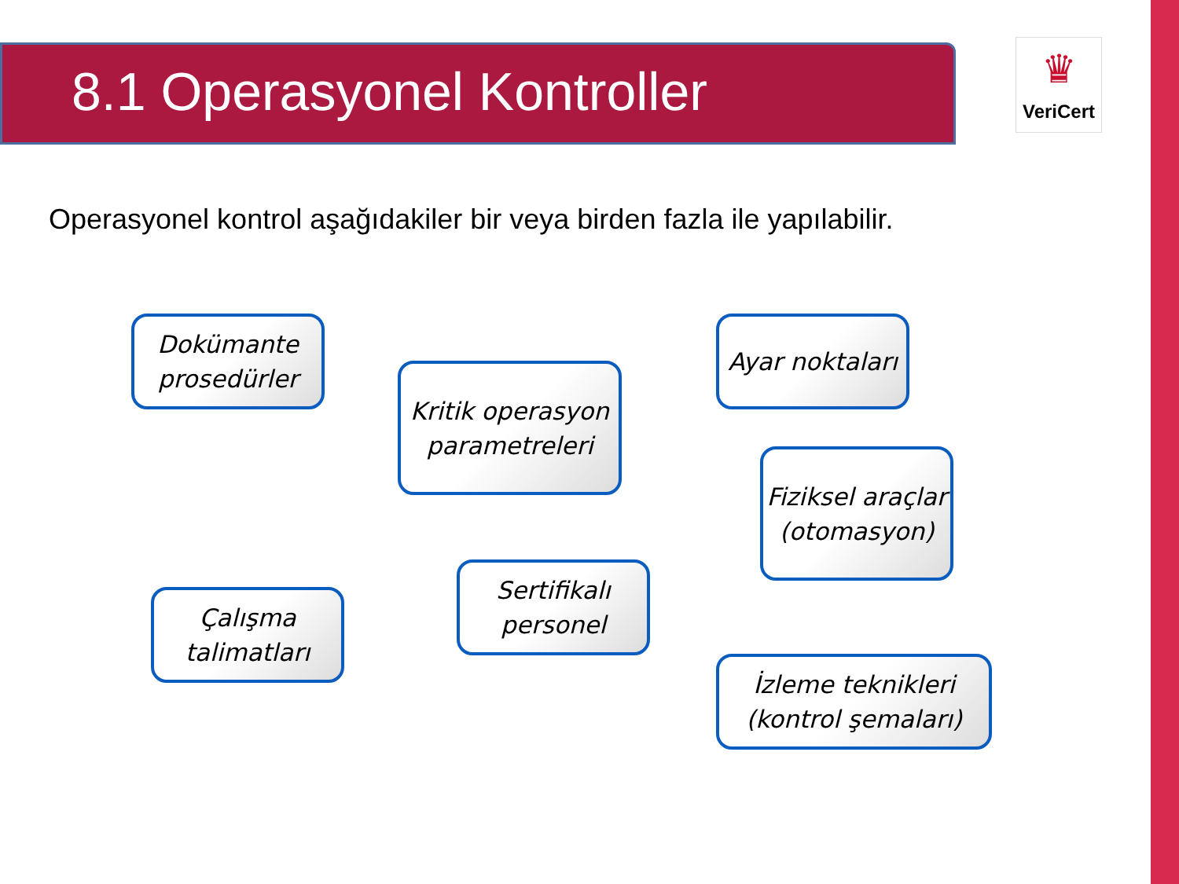8.1 Operasyonel Kontroller
♛
VeriCert
Operasyonel kontrol aşağıdakiler bir veya birden fazla ile yapılabilir.
Dokümante prosedürler
Kritik operasyon parametreleri
Ayar noktaları
Fiziksel araçlar (otomasyon)
Çalışma talimatları
Sertifikalı personel
İzleme teknikleri (kontrol şemaları)